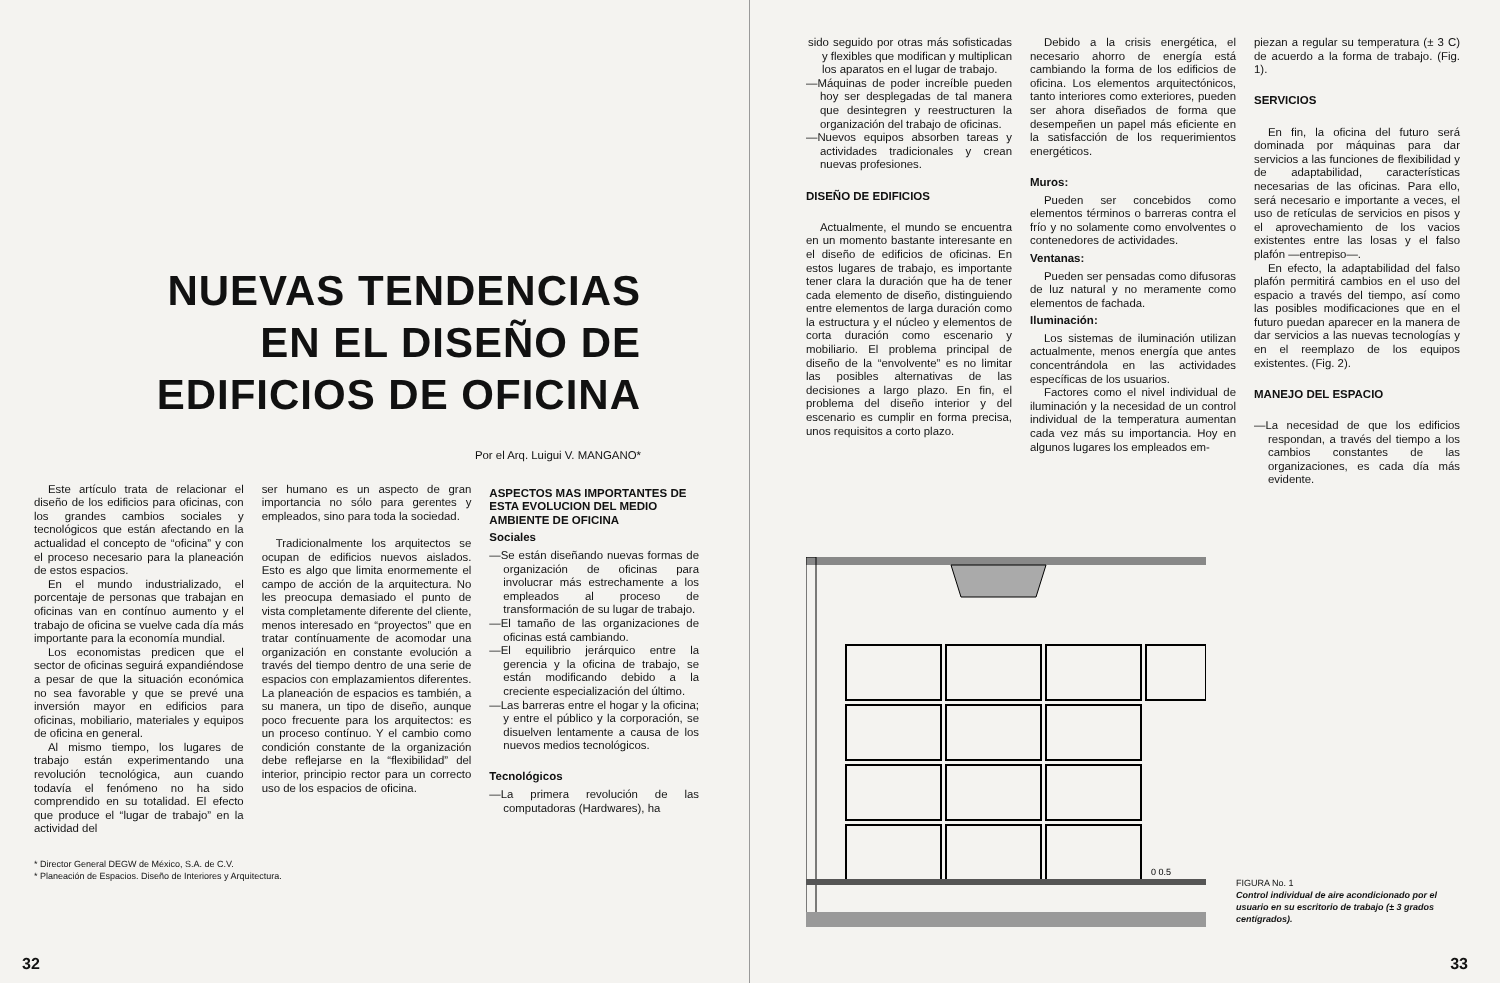NUEVAS TENDENCIAS
EN EL DISEÑO DE
EDIFICIOS DE OFICINA
Por el Arq. Luigui V. MANGANO*
Este artículo trata de relacionar el diseño de los edificios para oficinas, con los grandes cambios sociales y tecnológicos que están afectando en la actualidad el concepto de “oficina” y con el proceso necesario para la planeación de estos espacios.
En el mundo industrializado, el porcentaje de personas que trabajan en oficinas van en contínuo aumento y el trabajo de oficina se vuelve cada día más importante para la economía mundial.
Los economistas predicen que el sector de oficinas seguirá expandiéndose a pesar de que la situación económica no sea favorable y que se prevé una inversión mayor en edificios para oficinas, mobiliario, materiales y equipos de oficina en general.
Al mismo tiempo, los lugares de trabajo están experimentando una revolución tecnológica, aun cuando todavía el fenómeno no ha sido comprendido en su totalidad. El efecto que produce el “lugar de trabajo” en la actividad del
ser humano es un aspecto de gran importancia no sólo para gerentes y empleados, sino para toda la sociedad.
Tradicionalmente los arquitectos se ocupan de edificios nuevos aislados. Esto es algo que limita enormemente el campo de acción de la arquitectura. No les preocupa demasiado el punto de vista completamente diferente del cliente, menos interesado en “proyectos” que en tratar contínuamente de acomodar una organización en constante evolución a través del tiempo dentro de una serie de espacios con emplazamientos diferentes. La planeación de espacios es también, a su manera, un tipo de diseño, aunque poco frecuente para los arquitectos: es un proceso contínuo. Y el cambio como condición constante de la organización debe reflejarse en la “flexibilidad” del interior, principio rector para un correcto uso de los espacios de oficina.
ASPECTOS MAS IMPORTANTES DE ESTA EVOLUCION DEL MEDIO AMBIENTE DE OFICINA
Sociales
—Se están diseñando nuevas formas de organización de oficinas para involucrar más estrechamente a los empleados al proceso de transformación de su lugar de trabajo.
—El tamaño de las organizaciones de oficinas está cambiando.
—El equilibrio jerárquico entre la gerencia y la oficina de trabajo, se están modificando debido a la creciente especialización del último.
—Las barreras entre el hogar y la oficina; y entre el público y la corporación, se disuelven lentamente a causa de los nuevos medios tecnológicos.
Tecnológicos
—La primera revolución de las computadoras (Hardwares), ha
* Director General DEGW de México, S.A. de C.V.
* Planeación de Espacios. Diseño de Interiores y Arquitectura.
32
sido seguido por otras más sofisticadas y flexibles que modifican y multiplican los aparatos en el lugar de trabajo.
—Máquinas de poder increíble pueden hoy ser desplegadas de tal manera que desintegren y reestructuren la organización del trabajo de oficinas.
—Nuevos equipos absorben tareas y actividades tradicionales y crean nuevas profesiones.
DISEÑO DE EDIFICIOS
Actualmente, el mundo se encuentra en un momento bastante interesante en el diseño de edificios de oficinas. En estos lugares de trabajo, es importante tener clara la duración que ha de tener cada elemento de diseño, distinguiendo entre elementos de larga duración como la estructura y el núcleo y elementos de corta duración como escenario y mobiliario. El problema principal de diseño de la “envolvente” es no limitar las posibles alternativas de las decisiones a largo plazo. En fin, el problema del diseño interior y del escenario es cumplir en forma precisa, unos requisitos a corto plazo.
Debido a la crisis energética, el necesario ahorro de energía está cambiando la forma de los edificios de oficina. Los elementos arquitectónicos, tanto interiores como exteriores, pueden ser ahora diseñados de forma que desempeñen un papel más eficiente en la satisfacción de los requerimientos energéticos.
Muros:
Pueden ser concebidos como elementos términos o barreras contra el frío y no solamente como envolventes o contenedores de actividades.
Ventanas:
Pueden ser pensadas como difusoras de luz natural y no meramente como elementos de fachada.
Iluminación:
Los sistemas de iluminación utilizan actualmente, menos energía que antes concentrándola en las actividades específicas de los usuarios.
Factores como el nivel individual de iluminación y la necesidad de un control individual de la temperatura aumentan cada vez más su importancia. Hoy en algunos lugares los empleados em-
piezan a regular su temperatura (± 3 C) de acuerdo a la forma de trabajo. (Fig. 1).
SERVICIOS
En fin, la oficina del futuro será dominada por máquinas para dar servicios a las funciones de flexibilidad y de adaptabilidad, características necesarias de las oficinas. Para ello, será necesario e importante a veces, el uso de retículas de servicios en pisos y el aprovechamiento de los vacios existentes entre las losas y el falso plafón —entrepiso—.
En efecto, la adaptabilidad del falso plafón permitirá cambios en el uso del espacio a través del tiempo, así como las posibles modificaciones que en el futuro puedan aparecer en la manera de dar servicios a las nuevas tecnologías y en el reemplazo de los equipos existentes. (Fig. 2).
MANEJO DEL ESPACIO
—La necesidad de que los edificios respondan, a través del tiempo a los cambios constantes de las organizaciones, es cada día más evidente.
0 0.5
FIGURA No. 1
Control individual de aire acondicionado por el usuario en su escritorio de trabajo (± 3 grados centígrados).
33